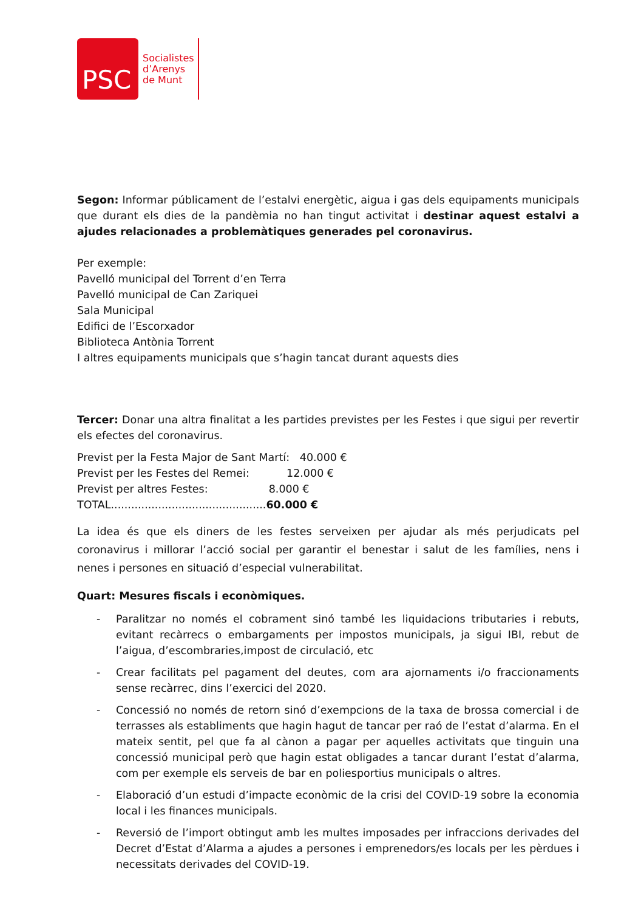PSC
Socialistes
d’Arenys
de Munt
Segon: Informar públicament de l’estalvi energètic, aigua i gas dels equipaments municipals que durant els dies de la pandèmia no han tingut activitat i destinar aquest estalvi a ajudes relacionades a problemàtiques generades pel coronavirus.
Per exemple:
Pavelló municipal del Torrent d’en Terra
Pavelló municipal de Can Zariquei
Sala Municipal
Edifici de l’Escorxador
Biblioteca Antònia Torrent
I altres equipaments municipals que s’hagin tancat durant aquests dies
Tercer: Donar una altra finalitat a les partides previstes per les Festes i que sigui per revertir els efectes del coronavirus.
Previst per la Festa Major de Sant Martí: 40.000 €
Previst per les Festes del Remei: 12.000 €
Previst per altres Festes: 8.000 €
TOTAL..............................................60.000 €
La idea és que els diners de les festes serveixen per ajudar als més perjudicats pel coronavirus i millorar l’acció social per garantir el benestar i salut de les famílies, nens i nenes i persones en situació d’especial vulnerabilitat.
Quart: Mesures fiscals i econòmiques.
- Paralitzar no només el cobrament sinó també les liquidacions tributaries i rebuts, evitant recàrrecs o embargaments per impostos municipals, ja sigui IBI, rebut de l’aigua, d’escombraries,impost de circulació, etc
- Crear facilitats pel pagament del deutes, com ara ajornaments i/o fraccionaments sense recàrrec, dins l’exercici del 2020.
- Concessió no només de retorn sinó d’exempcions de la taxa de brossa comercial i de terrasses als establiments que hagin hagut de tancar per raó de l’estat d’alarma. En el mateix sentit, pel que fa al cànon a pagar per aquelles activitats que tinguin una concessió municipal però que hagin estat obligades a tancar durant l’estat d’alarma, com per exemple els serveis de bar en poliesportius municipals o altres.
- Elaboració d’un estudi d’impacte econòmic de la crisi del COVID-19 sobre la economia local i les finances municipals.
- Reversió de l’import obtingut amb les multes imposades per infraccions derivades del Decret d’Estat d’Alarma a ajudes a persones i emprenedors/es locals per les pèrdues i necessitats derivades del COVID-19.